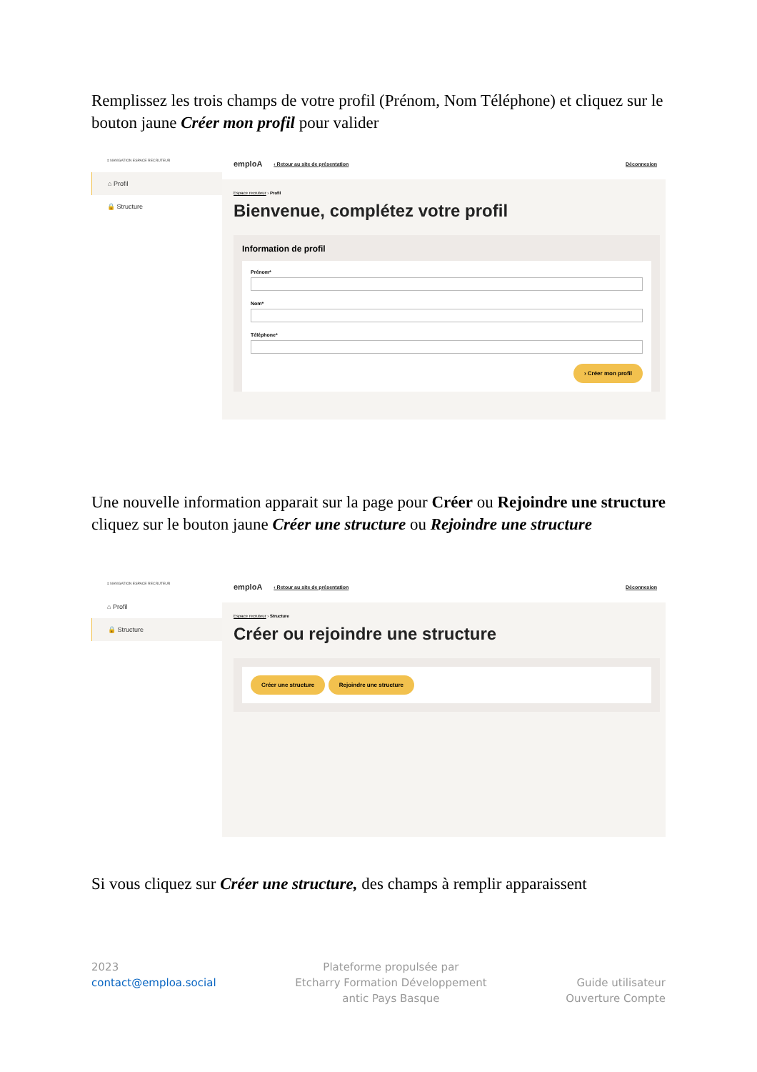Remplissez les trois champs de votre profil (Prénom, Nom Téléphone) et cliquez sur le bouton jaune Créer mon profil pour valider
≡ NAVIGATION ESPACE RECRUTEUR
⌂ Profil
🔒 Structure
emploA ‹ Retour au site de présentation Déconnexion
Espace recruteur › Profil
Bienvenue, complétez votre profil
Information de profil
Prénom*
Nom*
Téléphone*
› Créer mon profil
Une nouvelle information apparait sur la page pour Créer ou Rejoindre une structure cliquez sur le bouton jaune Créer une structure ou Rejoindre une structure
≡ NAVIGATION ESPACE RECRUTEUR
⌂ Profil
🔒 Structure
emploA ‹ Retour au site de présentation Déconnexion
Espace recruteur › Structure
Créer ou rejoindre une structure
Créer une structure Rejoindre une structure
Si vous cliquez sur Créer une structure, des champs à remplir apparaissent
2023
contact@emploa.social
Plateforme propulsée par
Etcharry Formation Développement
antic Pays Basque
Guide utilisateur
Ouverture Compte